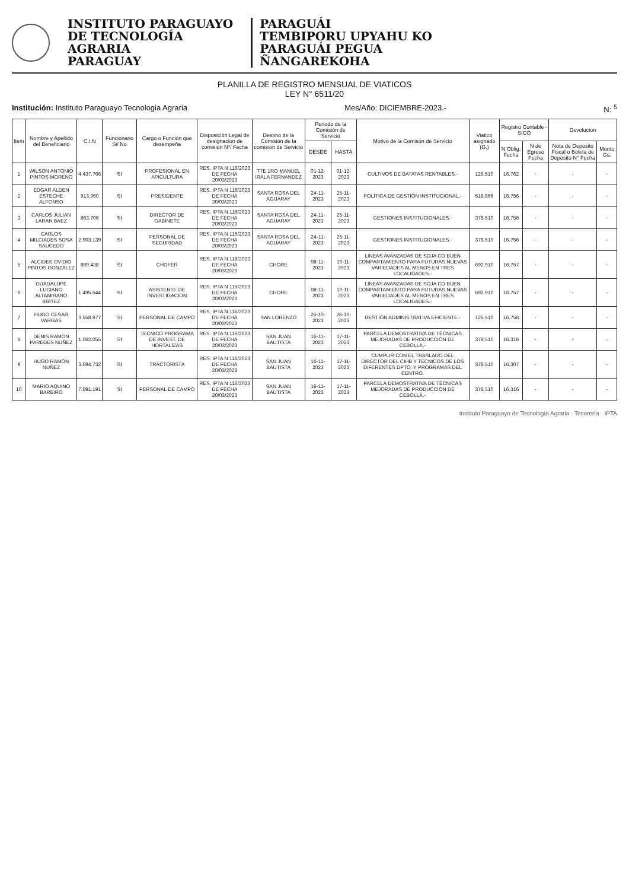INSTITUTO PARAGUAYO
DE TECNOLOGÍA
AGRARIA
PARAGUAY
PARAGUÁI
TEMBIPORU UPYAHU KO
PARAGUÁI PEGUA
ÑANGAREKOHA
PLANILLA DE REGISTRO MENSUAL DE VIATICOS
LEY N° 6511/20
Institución: Instituto Paraguayo Tecnologia Agraria Mes/Año: DICIEMBRE-2023.- N: <sup>5</sup>
| Item | Nombre y Apellido del Beneficiario | C.I.N | Funcionario Si/ No | Cargo o Función que desempeña | Disposición Legal de designación de comision N°/ Fecha | Destino de la Comisión de la comision de Servicio | Periodo de la Comisión de Servicio | | Motivo de la Comisón de Servicio | Viatico asignado (G.) | Registro Contable - SICO | | Devolucion | |
| --- | --- | --- | --- | --- | --- | --- | --- | --- | --- | --- | --- | --- | --- | --- |
| | | | | | | | DESDE | HASTA | | | N Oblig. Fecha | N de Egreso Fecha | Nota de Deposito Fiscal o Boleta de Deposito N° Fecha | Monto Gs. |
| 1 | WILSON ANTONIO PINTOS MORENO | 4.437.766 | SI | PROFESIONAL EN APICULTURA | RES. IPTA N 116/2023 DE FECHA 20/03/2023 | TTE 1RO MANUEL IRALA FERNANDEZ | 01-12-2023 | 01-12-2023 | CULTIVOS DE BATATAS RENTABLES.- | 126.510 | 16.762 | - | - | - |
| 2 | EDGAR ALDEN ESTECHE ALFONSO | 913.960 | SI | PRESIDENTE | RES. IPTA N 116/2023 DE FECHA 20/03/2023 | SANTA ROSA DEL AGUARAY | 24-11-2023 | 25-11-2023 | POLÍTICA DE GESTIÓN INSTITUCIONAL.- | 518.866 | 16.756 | - | - | - |
| 3 | CARLOS JULIAN LARAN BAEZ | 863.706 | SI | DIRECTOR DE GABINETE | RES. IPTA N 116/2023 DE FECHA 20/03/2023 | SANTA ROSA DEL AGUARAY | 24-11-2023 | 25-11-2023 | GESTIONES INSTITUCIONALES.- | 378.510 | 16.756 | - | - | - |
| 4 | CARLOS MILCIADES SOSA SAUCEDO | 2.903.139 | SI | PERSONAL DE SEGURIDAD | RES. IPTA N 116/2023 DE FECHA 20/03/2023 | SANTA ROSA DEL AGUARAY | 24-11-2023 | 25-11-2023 | GESTIONES INSTITUCIONALES.- | 378.510 | 16.756 | - | - | - |
| 5 | ALCIDES OVIDIO PINTOS GONZALEZ | 889.438 | SI | CHOFER | RES. IPTA N 116/2023 DE FECHA 20/03/2023 | CHORE | 08-11-2023 | 10-11-2023 | LINEAS AVANZADAS DE SOJA CO BUEN COMPARTAMIENTO PARA FUTURAS NUEVAS VARIEDADES AL MENOS EN TRES LOCALIDADES.- | 692.910 | 16.757 | - | - | - |
| 6 | GUADALUPE LUCIANO ALTAMIRANO BRITEZ | 1.495.544 | SI | ASISTENTE DE INVESTIGACION | RES. IPTA N 116/2023 DE FECHA 20/03/2023 | CHORE | 08-11-2023 | 10-11-2023 | LINEAS AVANZADAS DE SOJA CO BUEN COMPARTAMIENTO PARA FUTURAS NUEVAS VARIEDADES AL MENOS EN TRES LOCALIDADES.- | 692.910 | 16.757 | - | - | - |
| 7 | HUGO CESAR VARGAS | 3.558.977 | SI | PERSONAL DE CAMPO | RES. IPTA N 116/2023 DE FECHA 20/03/2023 | SAN LORENZO | 26-10-2023 | 26-10-2023 | GESTIÓN ADMINISTRATIVA EFICIENTE.- | 126.510 | 16.758 | - | - | - |
| 8 | DENIS RAMON PAREDES NUÑEZ | 1.062.055 | SI | TECNICO PROGRAMA DE INVEST. DE HORTALIZAS | RES. IPTA N 116/2023 DE FECHA 20/03/2023 | SAN JUAN BAUTISTA | 16-11-2023 | 17-11-2023 | PARCELA DEMOSTRATIVA DE TÉCNICAS MEJORADAS DE PRODUCCIÓN DE CEBOLLA.- | 378.510 | 16.316 | - | - | - |
| 9 | HUGO RAMÓN NUÑEZ | 3.694.732 | SI | TRACTORISTA | RES. IPTA N 116/2023 DE FECHA 20/03/2023 | SAN JUAN BAUTISTA | 16-11-2023 | 17-11-2023 | CUMPLIR CON EL TRASLADO DEL DIRECTOR DEL CIHB Y TECNICOS DE LOS DIFERENTES DPTO. Y PROGRAMAS DEL CENTRO. | 378.510 | 16.307 | - | - | - |
| 10 | MARIO AQUINO BAREIRO | 7.891.191 | SI | PERSONAL DE CAMPO | RES. IPTA N 116/2023 DE FECHA 20/03/2023 | SAN JUAN BAUTISTA | 16-11-2023 | 17-11-2023 | PARCELA DEMOSTRATIVA DE TÉCNICAS MEJORADAS DE PRODUCCIÓN DE CEBOLLA.- | 378.510 | 16.316 | - | - | - |
Instituto Paraguayo de Tecnología Agraria · Tesorería · IPTA